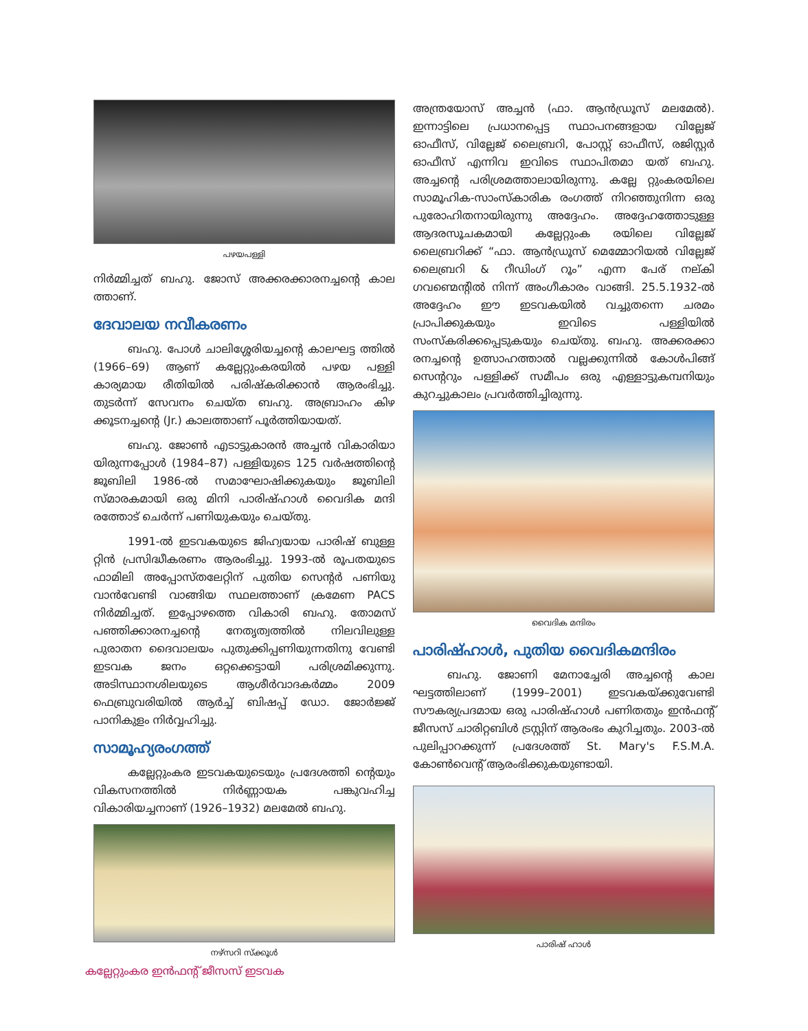പഴയപള്ളി
നിർമ്മിച്ചത് ബഹു. ജോസ് അക്കരക്കാരനച്ചന്റെ കാല ത്താണ്.
ദേവാലയ നവീകരണം
ബഹു. പോൾ ചാലിശ്ശേരിയച്ചന്റെ കാലഘട്ട ത്തിൽ (1966–69) ആണ് കല്ലേറ്റുംകരയിൽ പഴയ പള്ളി കാര്യമായ രീതിയിൽ പരിഷ്കരിക്കാൻ ആരംഭിച്ചു. തുടർന്ന് സേവനം ചെയ്ത ബഹു. അബ്രാഹം കിഴ ക്കൂടനച്ചന്റെ (Jr.) കാലത്താണ് പൂർത്തിയായത്.
ബഹു. ജോൺ എടാട്ടുകാരൻ അച്ചൻ വികാരിയാ യിരുന്നപ്പോൾ (1984–87) പള്ളിയുടെ 125 വർഷത്തിന്റെ ജൂബിലി 1986-ൽ സമാഘോഷിക്കുകയും ജൂബിലി സ്മാരകമായി ഒരു മിനി പാരിഷ്ഹാൾ വൈദിക മന്ദി രത്തോട് ചെർന്ന് പണിയുകയും ചെയ്തു.
1991-ൽ ഇടവകയുടെ ജിഹ്വയായ പാരിഷ് ബുള്ള റ്റിൻ പ്രസിദ്ധീകരണം ആരംഭിച്ചു. 1993-ൽ രൂപതയുടെ ഫാമിലി അപ്പോസ്തലേറ്റിന് പുതിയ സെന്റർ പണിയു വാൻവേണ്ടി വാങ്ങിയ സ്ഥലത്താണ് ക്രമേണ PACS നിർമ്മിച്ചത്. ഇപ്പോഴത്തെ വികാരി ബഹു. തോമസ് പഞ്ഞിക്കാരനച്ചന്റെ നേതൃത്വത്തിൽ നിലവിലുള്ള പുരാതന ദൈവാലയം പുതുക്കിപ്പണിയുന്നതിനു വേണ്ടി ഇടവക ജനം ഒറ്റക്കെട്ടായി പരിശ്രമിക്കുന്നു. അടിസ്ഥാനശിലയുടെ ആശീർവാദകർമ്മം 2009 ഫെബ്രുവരിയിൽ ആർച്ച് ബിഷപ്പ് ഡോ. ജോർജ്ജ് പാനികുളം നിർവ്വഹിച്ചു.
സാമൂഹ്യരംഗത്ത്
കല്ലേറ്റുംകര ഇടവകയുടെയും പ്രദേശത്തി ന്റെയും വികസനത്തിൽ നിർണ്ണായക പങ്കുവഹിച്ച വികാരിയച്ചനാണ് (1926–1932) മലമേൽ ബഹു.
നഴ്സറി സ്ക്കൂൾ
അന്ത്രയോസ് അച്ചൻ (ഫാ. ആൻഡ്രൂസ് മലമേൽ). ഇന്നാട്ടിലെ പ്രധാനപ്പെട്ട സ്ഥാപനങ്ങളായ വില്ലേജ് ഓഫീസ്, വില്ലേജ് ലൈബ്രറി, പോസ്റ്റ് ഓഫീസ്, രജിസ്റ്റർ ഓഫീസ് എന്നിവ ഇവിടെ സ്ഥാപിതമാ യത് ബഹു. അച്ചന്റെ പരിശ്രമത്താലായിരുന്നു. കല്ലേ റ്റുംകരയിലെ സാമൂഹിക-സാംസ്കാരിക രംഗത്ത് നിറഞ്ഞുനിന്ന ഒരു പുരോഹിതനായിരുന്നു അദ്ദേഹം. അദ്ദേഹത്തോടുള്ള ആദരസൂചകമായി കല്ലേറ്റുംക രയിലെ വില്ലേജ് ലൈബ്രറിക്ക് “ഫാ. ആൻഡ്രൂസ് മെമ്മോറിയൽ വില്ലേജ് ലൈബ്രറി & റീഡിംഗ് റൂം” എന്ന പേര് നല്കി ഗവണ്മെന്റിൽ നിന്ന് അംഗീകാരം വാങ്ങി. 25.5.1932-ൽ അദ്ദേഹം ഈ ഇടവകയിൽ വച്ചുതന്നെ ചരമം പ്രാപിക്കുകയും ഇവിടെ പള്ളിയിൽ സംസ്കരിക്കപ്പെടുകയും ചെയ്തു. ബഹു. അക്കരക്കാ രനച്ചന്റെ ഉത്സാഹത്താൽ വല്ലക്കുന്നിൽ കോൾപിങ്ങ് സെന്ററും പള്ളിക്ക് സമീപം ഒരു എള്ളാട്ടുകമ്പനിയും കുറച്ചുകാലം പ്രവർത്തിച്ചിരുന്നു.
വൈദിക മന്ദിരം
പാരിഷ്ഹാൾ, പുതിയ വൈദികമന്ദിരം
ബഹു. ജോണി മേനാച്ചേരി അച്ചന്റെ കാല ഘട്ടത്തിലാണ് (1999–2001) ഇടവകയ്ക്കുവേണ്ടി സൗകര്യപ്രദമായ ഒരു പാരിഷ്ഹാൾ പണിതതും ഇൻഫന്റ് ജീസസ് ചാരിറ്റബിൾ ട്രസ്റ്റിന് ആരംഭം കുറിച്ചതും. 2003-ൽ പുലിപ്പാറക്കുന്ന് പ്രദേശത്ത് St. Mary's F.S.M.A. കോൺവെന്റ് ആരംഭിക്കുകയുണ്ടായി.
പാരിഷ് ഹാൾ
കല്ലേറ്റുംകര ഇൻഫന്റ് ജീസസ് ഇടവക